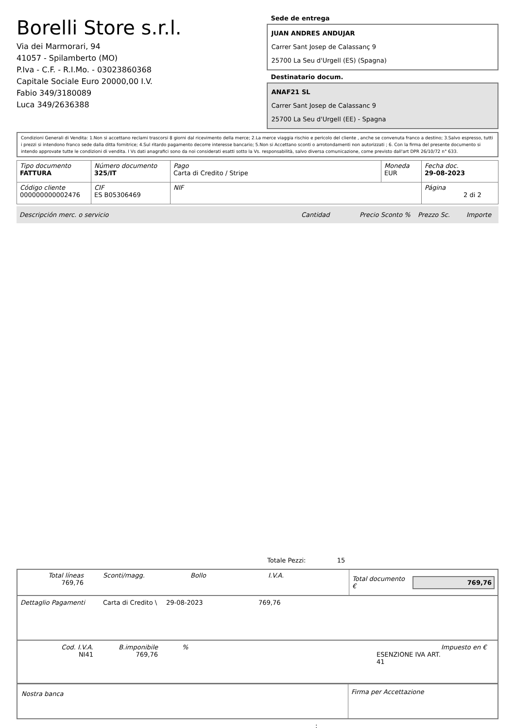Borelli Store s.r.l.
Via dei Marmorari, 94
41057 - Spilamberto (MO)
P.Iva - C.F. - R.I.Mo. - 03023860368
Capitale Sociale Euro 20000,00 I.V.
Fabio 349/3180089
Luca 349/2636388
Sede de entrega
JUAN ANDRES ANDUJAR
Carrer Sant Josep de Calassanç 9
25700 La Seu d'Urgell (ES) (Spagna)
Destinatario docum.
ANAF21 SL
Carrer Sant Josep de Calassanc 9
25700 La Seu d'Urgell (EE) - Spagna
Condizioni Generali di Vendita: 1.Non si accettano reclami trascorsi 8 giorni dal ricevimento della merce; 2.La merce viaggia rischio e pericolo del cliente , anche se convenuta franco a destino; 3.Salvo espresso, tutti i prezzi si intendono franco sede dalla ditta fornitrice; 4.Sul ritardo pagamento decorre interesse bancario; 5.Non si Accettano sconti o arrotondamenti non autorizzati ; 6. Con la firma del presente documento si intendo approvate tutte le condizioni di vendita. I Vs dati anagrafici sono da noi considerati esatti sotto la Vs. responsabilità, salvo diversa comunicazione, come previsto dall'art DPR 26/10/72 n° 633.
| Tipo documento FATTURA | Número documento 325/IT | Pago Carta di Credito / Stripe | Moneda EUR | Fecha doc. 29-08-2023 |
| Código cliente 000000000002476 | CIF ES B05306469 | NIF | | Página 2 di 2 |
Descripción merc. o servicio Cantidad Precio Sconto % Prezzo Sc. Importe
Totale Pezzi: 15
Total líneas
769,76
Sconti/magg. Bollo I.V.A.
Total documento €
769,76
Dettaglio Pagamenti Carta di Credito \ 29-08-2023 769,76
Cod. I.V.A.
NI41
B.imponibile
769,76
%
ESENZIONE IVA ART. 41 Impuesto en €
Nostra banca
Firma per Accettazione
: